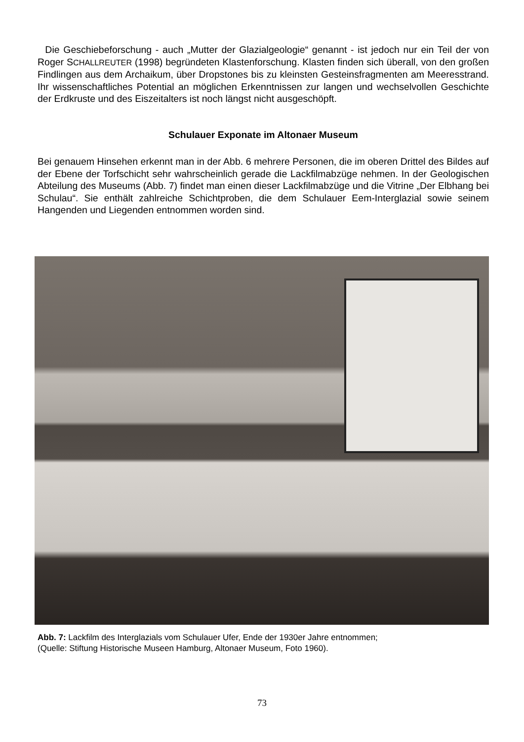Die Geschiebeforschung - auch „Mutter der Glazialgeologie“ genannt - ist jedoch nur ein Teil der von Roger SCHALLREUTER (1998) begründeten Klastenforschung. Klasten finden sich überall, von den großen Findlingen aus dem Archaikum, über Dropstones bis zu kleinsten Gesteinsfragmenten am Meeresstrand. Ihr wissenschaftliches Potential an möglichen Erkenntnissen zur langen und wechselvollen Geschichte der Erdkruste und des Eiszeitalters ist noch längst nicht ausgeschöpft.
Schulauer Exponate im Altonaer Museum
Bei genauem Hinsehen erkennt man in der Abb. 6 mehrere Personen, die im oberen Drittel des Bildes auf der Ebene der Torfschicht sehr wahrscheinlich gerade die Lackfilmabzüge nehmen. In der Geologischen Abteilung des Museums (Abb. 7) findet man einen dieser Lackfilmabzüge und die Vitrine „Der Elbhang bei Schulau“. Sie enthält zahlreiche Schichtproben, die dem Schulauer Eem-Interglazial sowie seinem Hangenden und Liegenden entnommen worden sind.
Abb. 7: Lackfilm des Interglazials vom Schulauer Ufer, Ende der 1930er Jahre entnommen;
(Quelle: Stiftung Historische Museen Hamburg, Altonaer Museum, Foto 1960).
73